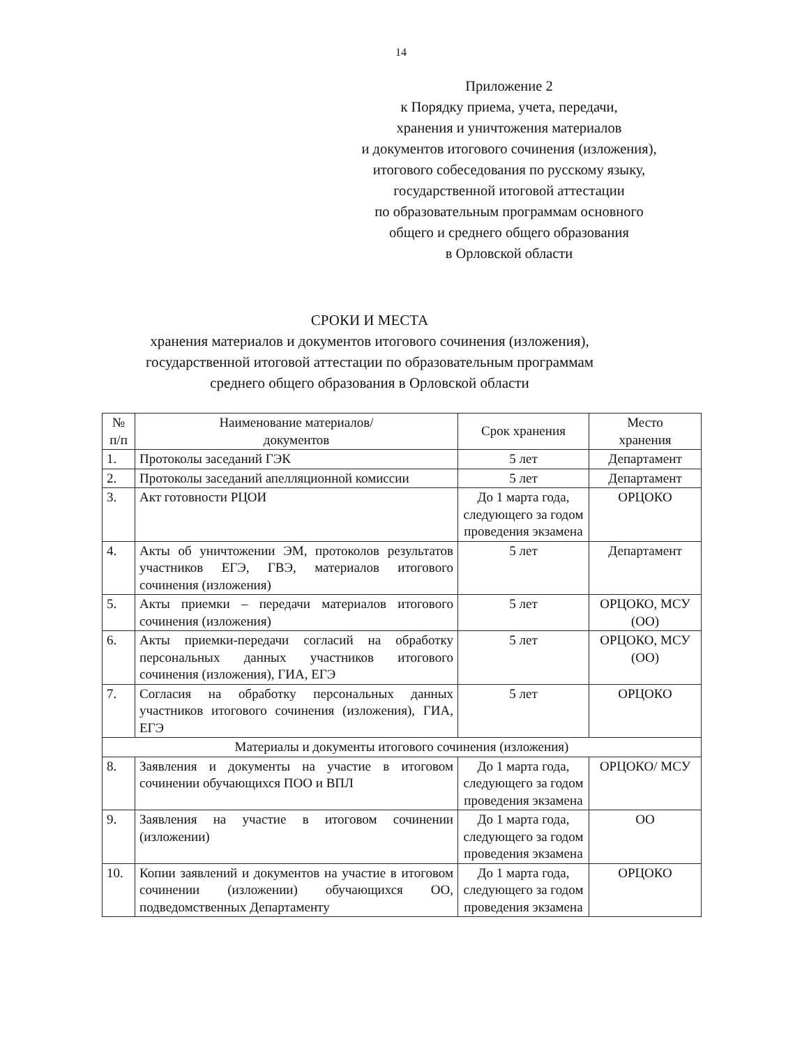14
Приложение 2
к Порядку приема, учета, передачи,
хранения и уничтожения материалов
и документов итогового сочинения (изложения),
итогового собеседования по русскому языку,
государственной итоговой аттестации
по образовательным программам основного
общего и среднего общего образования
в Орловской области
СРОКИ И МЕСТА
хранения материалов и документов итогового сочинения (изложения),
государственной итоговой аттестации по образовательным программам
среднего общего образования в Орловской области
| № п/п | Наименование материалов/ документов | Срок хранения | Место хранения |
| --- | --- | --- | --- |
| 1. | Протоколы заседаний ГЭК | 5 лет | Департамент |
| 2. | Протоколы заседаний апелляционной комиссии | 5 лет | Департамент |
| 3. | Акт готовности РЦОИ | До 1 марта года, следующего за годом проведения экзамена | ОРЦОКО |
| 4. | Акты об уничтожении ЭМ, протоколов результатов участников ЕГЭ, ГВЭ, материалов итогового сочинения (изложения) | 5 лет | Департамент |
| 5. | Акты приемки – передачи материалов итогового сочинения (изложения) | 5 лет | ОРЦОКО, МСУ (ОО) |
| 6. | Акты приемки-передачи согласий на обработку персональных данных участников итогового сочинения (изложения), ГИА, ЕГЭ | 5 лет | ОРЦОКО, МСУ (ОО) |
| 7. | Согласия на обработку персональных данных участников итогового сочинения (изложения), ГИА, ЕГЭ | 5 лет | ОРЦОКО |
| Материалы и документы итогового сочинения (изложения) | | | |
| 8. | Заявления и документы на участие в итоговом сочинении обучающихся ПОО и ВПЛ | До 1 марта года, следующего за годом проведения экзамена | ОРЦОКО/ МСУ |
| 9. | Заявления на участие в итоговом сочинении (изложении) | До 1 марта года, следующего за годом проведения экзамена | ОО |
| 10. | Копии заявлений и документов на участие в итоговом сочинении (изложении) обучающихся ОО, подведомственных Департаменту | До 1 марта года, следующего за годом проведения экзамена | ОРЦОКО |